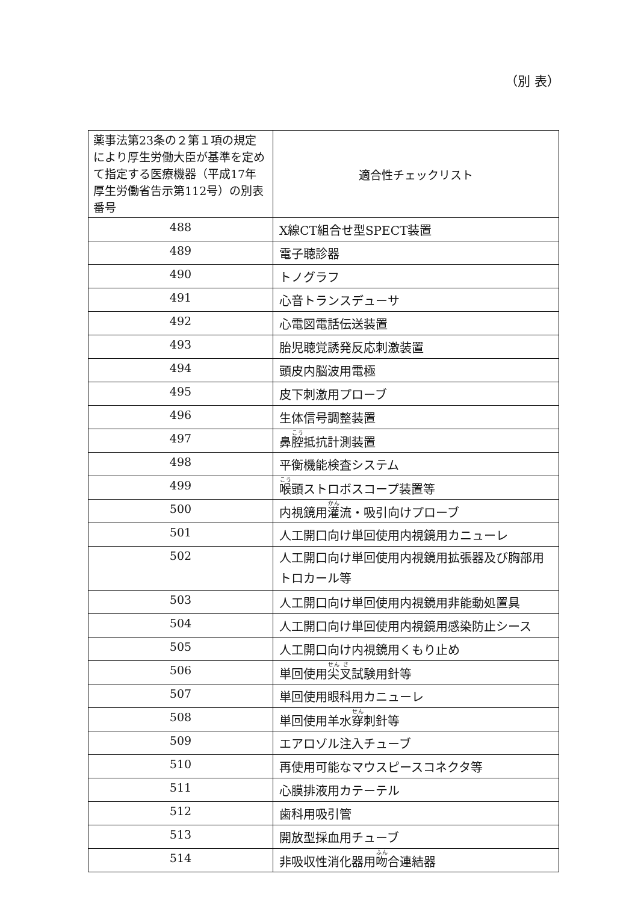（別 表）
| 薬事法第23条の２第１項の規定により厚生労働大臣が基準を定めて指定する医療機器（平成17年厚生労働省告示第112号）の別表番号 | 適合性チェックリスト |
| --- | --- |
| 488 | X線CT組合せ型SPECT装置 |
| 489 | 電子聴診器 |
| 490 | トノグラフ |
| 491 | 心音トランスデューサ |
| 492 | 心電図電話伝送装置 |
| 493 | 胎児聴覚誘発反応刺激装置 |
| 494 | 頭皮内脳波用電極 |
| 495 | 皮下刺激用プローブ |
| 496 | 生体信号調整装置 |
| 497 | 鼻 腔 抵抗計測装置 |
| 498 | 平衡機能検査システム |
| 499 | 喉 頭ストロボスコープ装置等 |
| 500 | 内視鏡用 灌 流・吸引向けプローブ |
| 501 | 人工開口向け単回使用内視鏡用カニューレ |
| 502 | 人工開口向け単回使用内視鏡用拡張器及び胸部用トロカール等 |
| 503 | 人工開口向け単回使用内視鏡用非能動処置具 |
| 504 | 人工開口向け単回使用内視鏡用感染防止シース |
| 505 | 人工開口向け内視鏡用くもり止め |
| 506 | 単回使用 尖 叉 試験用針等 |
| 507 | 単回使用眼科用カニューレ |
| 508 | 単回使用羊水 穿 刺針等 |
| 509 | エアロゾル注入チューブ |
| 510 | 再使用可能なマウスピースコネクタ等 |
| 511 | 心膜排液用カテーテル |
| 512 | 歯科用吸引管 |
| 513 | 開放型採血用チューブ |
| 514 | 非吸収性消化器用 吻 合連結器 |